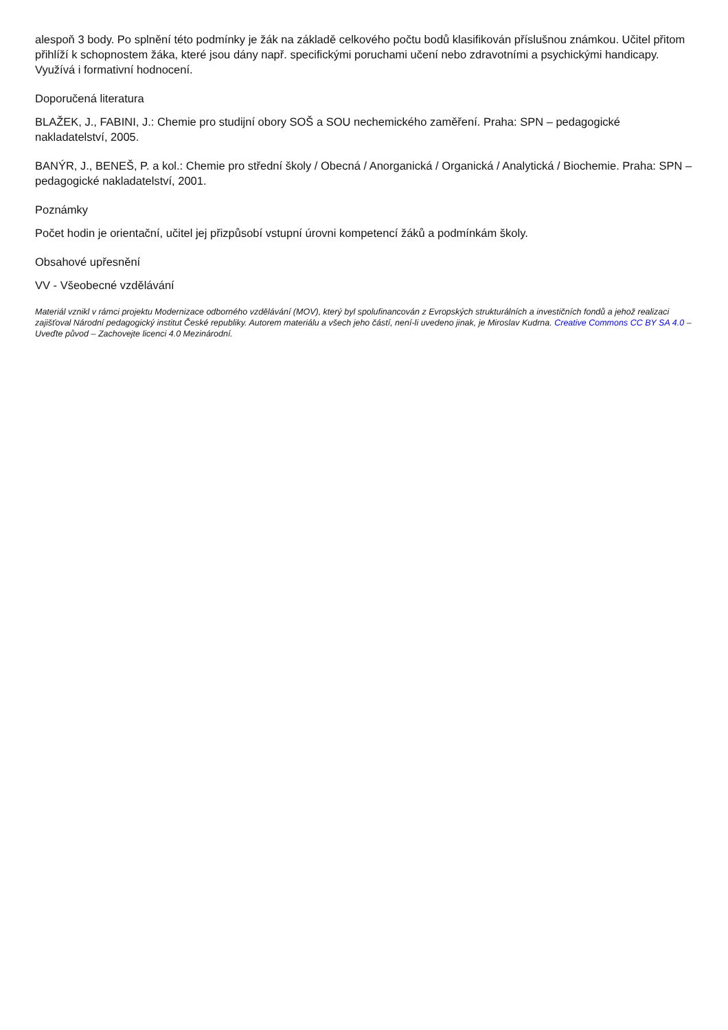alespoň 3 body. Po splnění této podmínky je žák na základě celkového počtu bodů klasifikován příslušnou známkou. Učitel přitom přihlíží k schopnostem žáka, které jsou dány např. specifickými poruchami učení nebo zdravotními a psychickými handicapy. Využívá i formativní hodnocení.
Doporučená literatura
BLAŽEK, J., FABINI, J.: Chemie pro studijní obory SOŠ a SOU nechemického zaměření. Praha: SPN – pedagogické nakladatelství, 2005.
BANÝR, J., BENEŠ, P. a kol.: Chemie pro střední školy / Obecná / Anorganická / Organická / Analytická / Biochemie. Praha: SPN – pedagogické nakladatelství, 2001.
Poznámky
Počet hodin je orientační, učitel jej přizpůsobí vstupní úrovni kompetencí žáků a podmínkám školy.
Obsahové upřesnění
VV - Všeobecné vzdělávání
Materiál vznikl v rámci projektu Modernizace odborného vzdělávání (MOV), který byl spolufinancován z Evropských strukturálních a investičních fondů a jehož realizaci zajišťoval Národní pedagogický institut České republiky. Autorem materiálu a všech jeho částí, není-li uvedeno jinak, je Miroslav Kudrna. Creative Commons CC BY SA 4.0 – Uveďte původ – Zachovejte licenci 4.0 Mezinárodní.